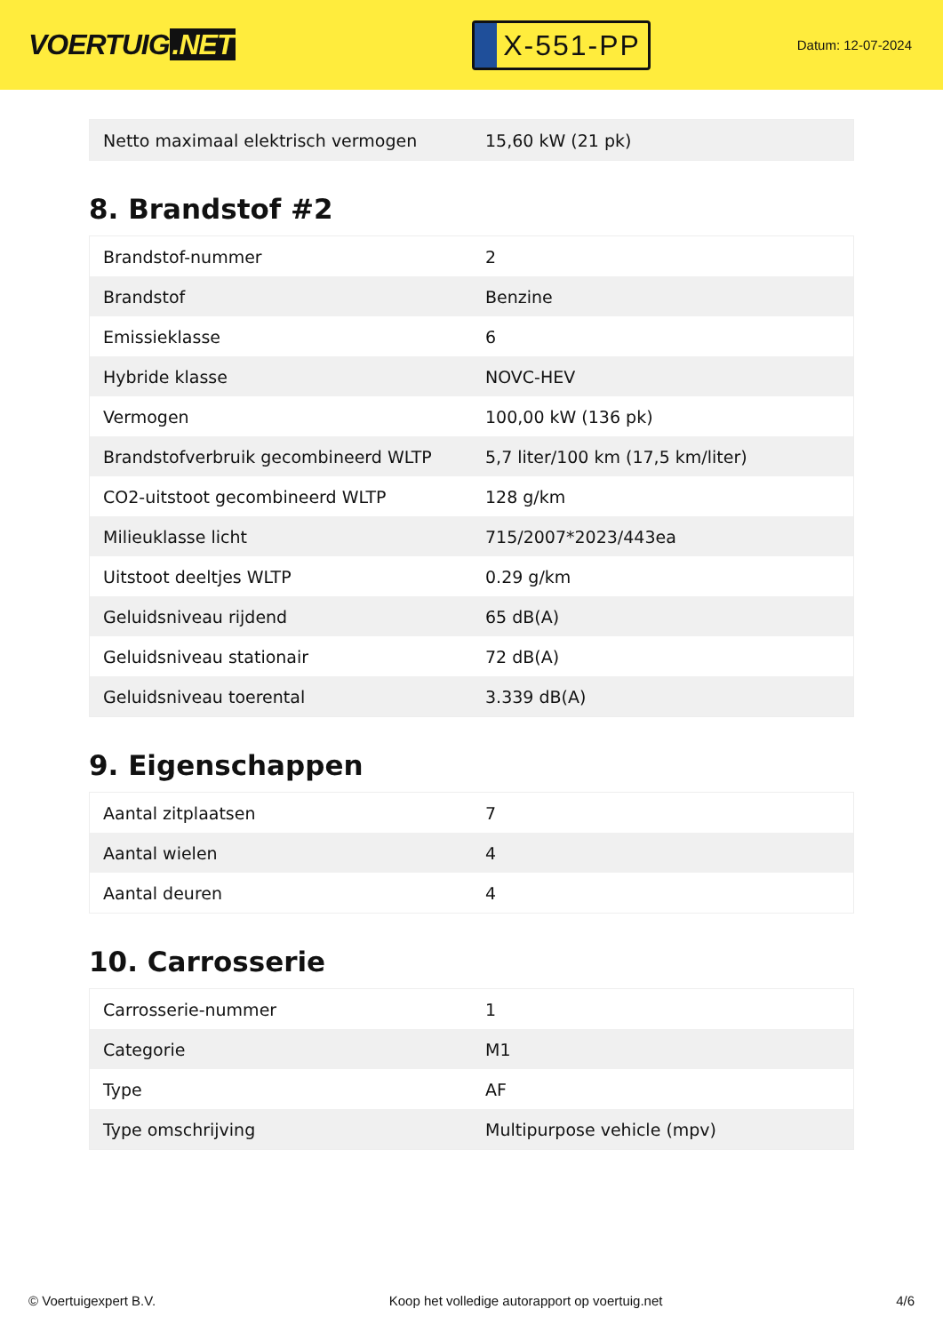VOERTUIG.NET
X-551-PP
Datum: 12-07-2024
| Netto maximaal elektrisch vermogen | 15,60 kW (21 pk) |
8. Brandstof #2
| Brandstof-nummer | 2 |
| Brandstof | Benzine |
| Emissieklasse | 6 |
| Hybride klasse | NOVC-HEV |
| Vermogen | 100,00 kW (136 pk) |
| Brandstofverbruik gecombineerd WLTP | 5,7 liter/100 km (17,5 km/liter) |
| CO2-uitstoot gecombineerd WLTP | 128 g/km |
| Milieuklasse licht | 715/2007*2023/443ea |
| Uitstoot deeltjes WLTP | 0.29 g/km |
| Geluidsniveau rijdend | 65 dB(A) |
| Geluidsniveau stationair | 72 dB(A) |
| Geluidsniveau toerental | 3.339 dB(A) |
9. Eigenschappen
| Aantal zitplaatsen | 7 |
| Aantal wielen | 4 |
| Aantal deuren | 4 |
10. Carrosserie
| Carrosserie-nummer | 1 |
| Categorie | M1 |
| Type | AF |
| Type omschrijving | Multipurpose vehicle (mpv) |
© Voertuigexpert B.V. Koop het volledige autorapport op voertuig.net 4/6